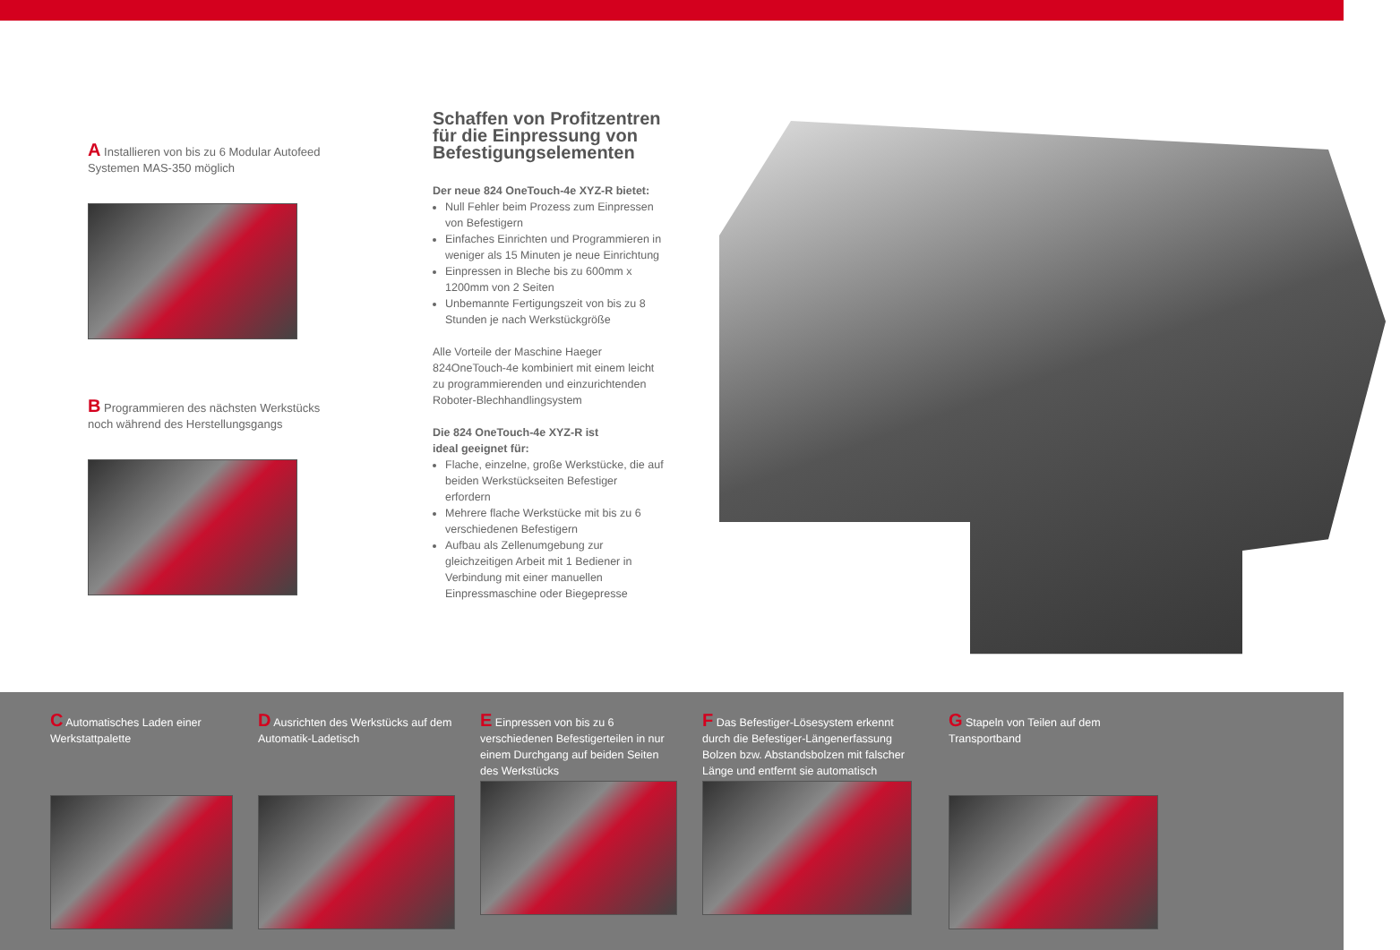A Installieren von bis zu 6 Modular Autofeed Systemen MAS-350 möglich
B Programmieren des nächsten Werkstücks noch während des Herstellungsgangs
Schaffen von Profitzentren für die Einpressung von Befestigungselementen
Der neue 824 OneTouch-4e XYZ-R bietet:
Null Fehler beim Prozess zum Einpressen von Befestigern
Einfaches Einrichten und Programmieren in weniger als 15 Minuten je neue Einrichtung
Einpressen in Bleche bis zu 600mm x 1200mm von 2 Seiten
Unbemannte Fertigungszeit von bis zu 8 Stunden je nach Werkstückgröße
Alle Vorteile der Maschine Haeger 824OneTouch-4e kombiniert mit einem leicht zu programmierenden und einzurichtenden Roboter-Blechhandlingsystem
Die 824 OneTouch-4e XYZ-R ist
ideal geeignet für:
Flache, einzelne, große Werkstücke, die auf beiden Werkstückseiten Befestiger erfordern
Mehrere flache Werkstücke mit bis zu 6 verschiedenen Befestigern
Aufbau als Zellenumgebung zur gleichzeitigen Arbeit mit 1 Bediener in Verbindung mit einer manuellen Einpressmaschine oder Biegepresse
C Automatisches Laden einer Werkstattpalette
D Ausrichten des Werkstücks auf dem Automatik-Ladetisch
E Einpressen von bis zu 6 verschiedenen Befestigerteilen in nur einem Durchgang auf beiden Seiten des Werkstücks
F Das Befestiger-Lösesystem erkennt durch die Befestiger-Längenerfassung Bolzen bzw. Abstandsbolzen mit falscher Länge und entfernt sie automatisch
G Stapeln von Teilen auf dem Transportband